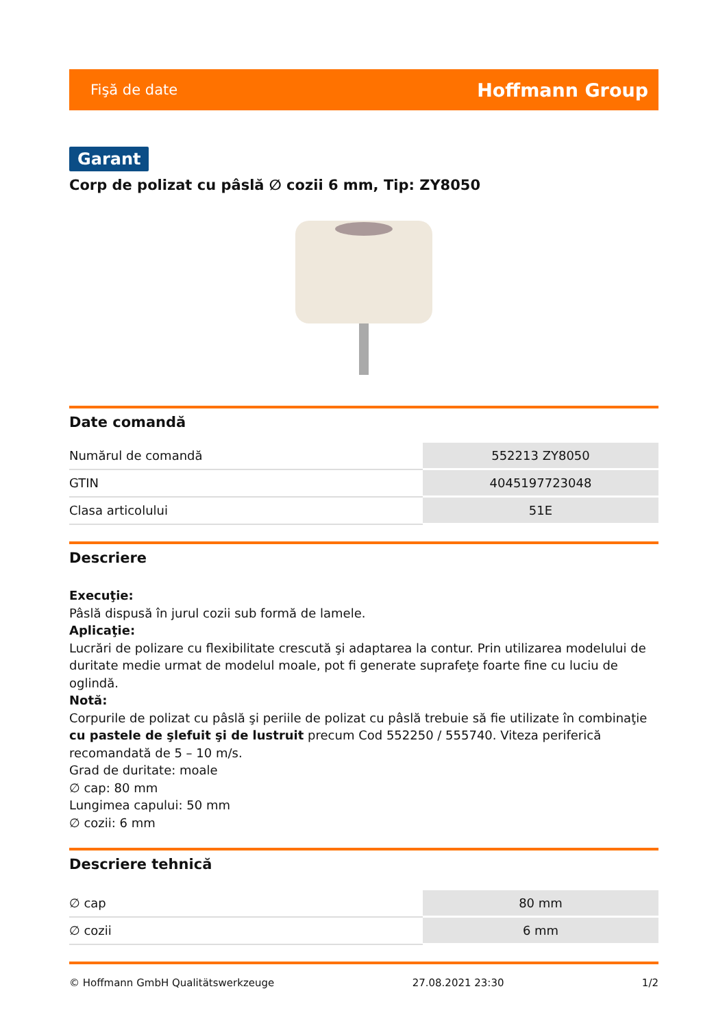Fişă de date Hoffmann Group
Garant
Corp de polizat cu pâslă ∅ cozii 6 mm, Tip: ZY8050
Date comandă
| Numărul de comandă | 552213 ZY8050 |
| GTIN | 4045197723048 |
| Clasa articolului | 51E |
Descriere
Execuţie:
Pâslă dispusă în jurul cozii sub formă de lamele.
Aplicaţie:
Lucrări de polizare cu flexibilitate crescută şi adaptarea la contur. Prin utilizarea modelului de duritate medie urmat de modelul moale, pot fi generate suprafeţe foarte fine cu luciu de oglindă.
Notă:
Corpurile de polizat cu pâslă şi periile de polizat cu pâslă trebuie să fie utilizate în combinaţie cu pastele de şlefuit şi de lustruit precum Cod 552250 / 555740. Viteza periferică recomandată de 5 – 10 m/s.
Grad de duritate: moale
∅ cap: 80 mm
Lungimea capului: 50 mm
∅ cozii: 6 mm
Descriere tehnică
| ∅ cap | 80 mm |
| ∅ cozii | 6 mm |
© Hoffmann GmbH Qualitätswerkzeuge 27.08.2021 23:30 1/2